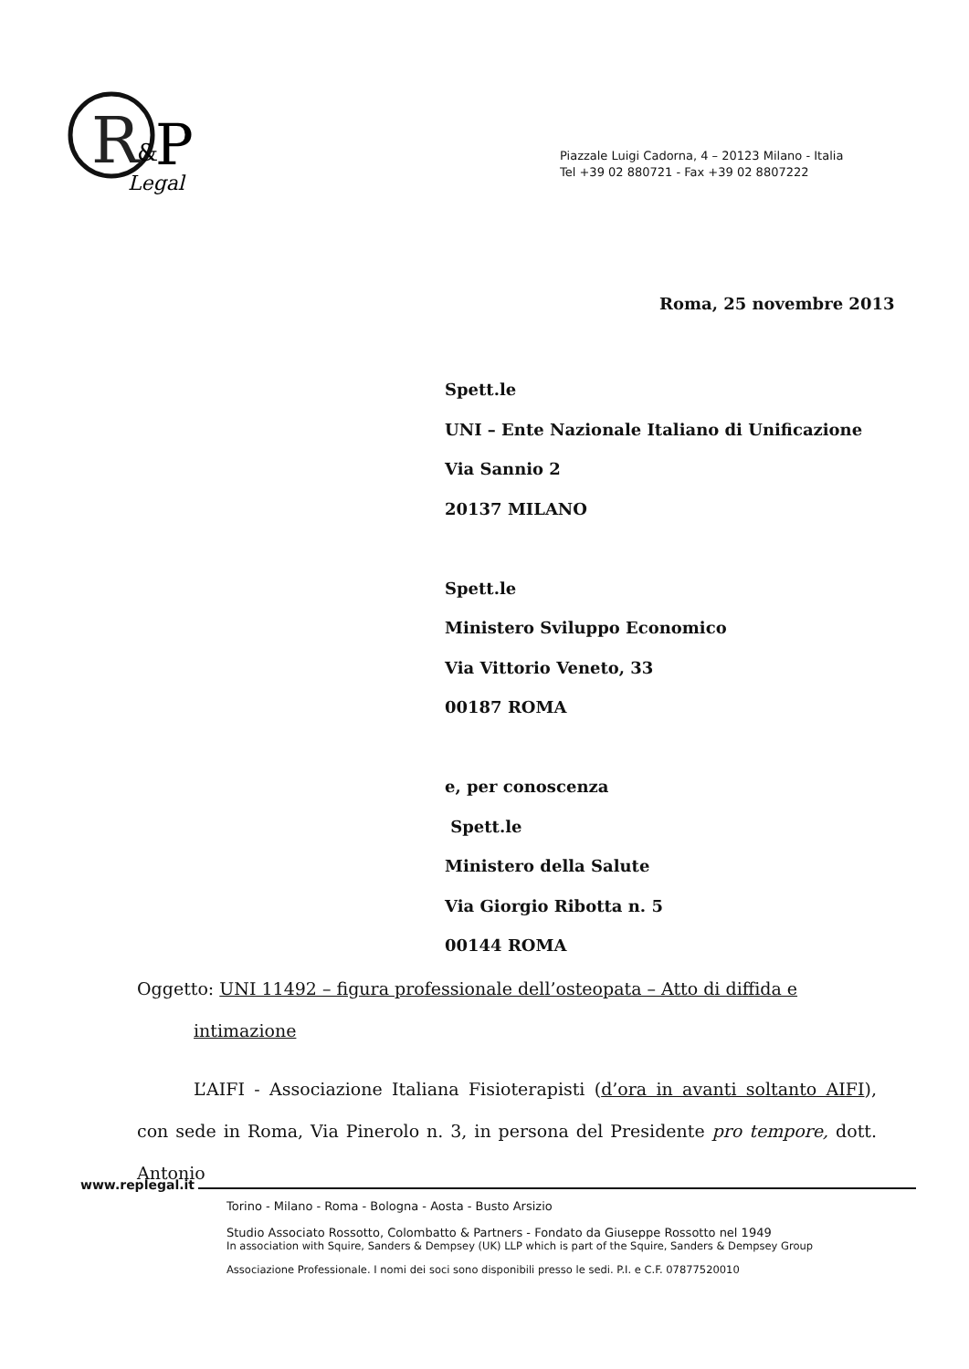R
&
P
Legal
Piazzale Luigi Cadorna, 4 – 20123 Milano - Italia
Tel +39 02 880721 - Fax +39 02 8807222
Roma, 25 novembre 2013
Spett.le
UNI – Ente Nazionale Italiano di Unificazione
Via Sannio 2
20137 MILANO
Spett.le
Ministero Sviluppo Economico
Via Vittorio Veneto, 33
00187 ROMA
e, per conoscenza
Spett.le
Ministero della Salute
Via Giorgio Ribotta n. 5
00144 ROMA
Oggetto: UNI 11492 – figura professionale dell’osteopata – Atto di diffida e
intimazione
L’AIFI - Associazione Italiana Fisioterapisti (d’ora in avanti soltanto AIFI), con sede in Roma, Via Pinerolo n. 3, in persona del Presidente pro tempore, dott. Antonio
www.replegal.it
Torino - Milano - Roma - Bologna - Aosta - Busto Arsizio
Studio Associato Rossotto, Colombatto & Partners - Fondato da Giuseppe Rossotto nel 1949
In association with Squire, Sanders & Dempsey (UK) LLP which is part of the Squire, Sanders & Dempsey Group
Associazione Professionale. I nomi dei soci sono disponibili presso le sedi. P.I. e C.F. 07877520010